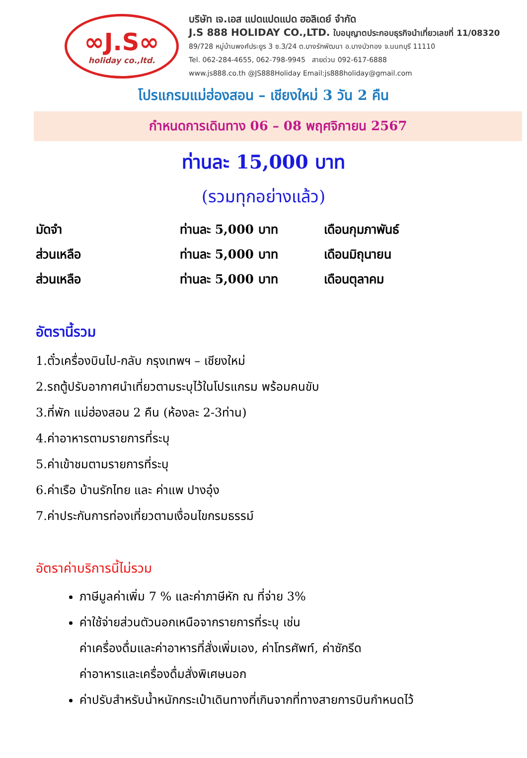∞J.S∞
holiday co.,ltd.
บริษัท เจ.เอส แปดแปดแปด ฮอลิเดย์ จำกัด
J.S 888 HOLIDAY CO.,LTD. ใบอนุญาตประกอบธุรกิจนำเที่ยวเลขที่ 11/08320
89/728 หมู่บ้านพงศ์ประยูร 3 ซ.3/24 ต.บางรักพัฒนา อ.บางบัวทอง จ.นนทบุรี 11110
Tel. 062-284-4655, 062-798-9945 สายด่วน 092-617-6888
www.js888.co.th @JS888Holiday Email:js888holiday@gmail.com
โปรแกรมแม่ฮ่องสอน – เชียงใหม่ 3 วัน 2 คืน
กำหนดการเดินทาง 06 – 08 พฤศจิกายน 2567
ท่านละ 15,000 บาท
(รวมทุกอย่างแล้ว)
| มัดจำ | ท่านละ 5,000 บาท | เดือนกุมภาพันธ์ |
| ส่วนเหลือ | ท่านละ 5,000 บาท | เดือนมิถุนายน |
| ส่วนเหลือ | ท่านละ 5,000 บาท | เดือนตุลาคม |
อัตรานี้รวม
1.ตั๋วเครื่องบินไป-กลับ กรุงเทพฯ – เชียงใหม่
2.รถตู้ปรับอากาศนำเที่ยวตามระบุไว้ในโปรแกรม พร้อมคนขับ
3.ที่พัก แม่ฮ่องสอน 2 คืน (ห้องละ 2-3ท่าน)
4.ค่าอาหารตามรายการที่ระบุ
5.ค่าเข้าชมตามรายการที่ระบุ
6.ค่าเรือ บ้านรักไทย และ ค่าแพ ปางอุ๋ง
7.ค่าประกันการท่องเที่ยวตามเงื่อนไขกรมธรรม์
อัตราค่าบริการนี้ไม่รวม
ภาษีมูลค่าเพิ่ม 7 % และค่าภาษีหัก ณ ที่จ่าย 3%
ค่าใช้จ่ายส่วนตัวนอกเหนือจากรายการที่ระบุ เช่น
ค่าเครื่องดื่มและค่าอาหารที่สั่งเพิ่มเอง, ค่าโทรศัพท์, ค่าซักรีด
ค่าอาหารและเครื่องดื่มสั่งพิเศษนอก
ค่าปรับสำหรับน้ำหนักกระเป๋าเดินทางที่เกินจากที่ทางสายการบินกำหนดไว้